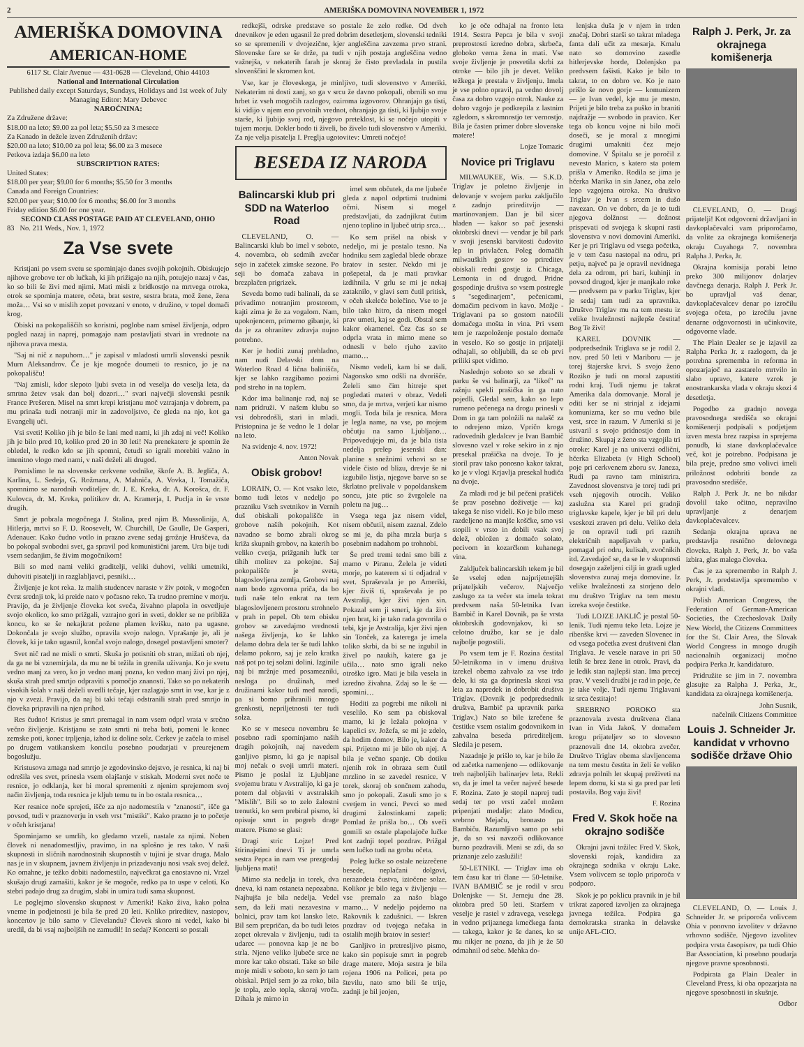2 AMERIŠKA DOMOVINA NOVEMBER 1, 1972
AMERIŠKA DOMOVINA
AMERICAN-HOME
6117 St. Clair Avenue — 431-0628 — Cleveland, Ohio 44103
National and International Circulation
Published daily except Saturdays, Sundays, Holidays and 1st week of July
Managing Editor: Mary Debevec
NAROČNINA:
Za Združene države:
$18.00 na leto; $9.00 za pol leta; $5.50 za 3 mesece
Za Kanado in dežele izven Združenih držav:
$20.00 na leto; $10.00 za pol leta; $6.00 za 3 mesece
Petkova izdaja $6.00 na leto
SUBSCRIPTION RATES:
United States:
$18.00 per year; $9.00 for 6 months; $5.50 for 3 months
Canada and Foreign Countries:
$20.00 per year; $10.00 for 6 months; $6.00 for 3 months
Friday edition $6.00 for one year.
SECOND CLASS POSTAGE PAID AT CLEVELAND, OHIO
83 No. 211 Weds., Nov. 1, 1972
Za Vse svete
Kristjani po vsem svetu se spominjajo danes svojih pokojnih. Obiskujejo njihove grobove ter ob lučkah, ki jih prižigajo na njih, potujejo nazaj v čas, ko so bili še živi med njimi. Mati misli z bridkostjo na mrtvega otroka, otrok se spominja matere, očeta, brat sestre, sestra brata, mož žene, žena moža… Vsi so v mislih zopet povezani v enoto, v družino, v topel domači krog.
Obiski na pokopališčih so koristni, poglobe nam smisel življenja, odpro pogled nazaj in naprej, pomagajo nam postavljati stvari in vrednote na njihova prava mesta.
"Saj ni nič z napuhom…" je zapisal v mladosti umrli slovenski pesnik Murn Aleksandrov. Če je kje mogoče doumeti to resnico, jo je na pokopališču!
"Naj zmisli, kdor slepoto ljubi sveta in od veselja do veselja leta, da smrtna žetev vsak dan bolj dozori…" svari največji slovenski pesnik France Prešeren. Misel na smrt krepi kristjanu moč vztrajanja v dobrem, pa mu prinaša tudi notranji mir in zadovoljstvo, če gleda na njo, kot ga Evangelij uči.
Vsi sveti! Koliko jih je bilo še lani med nami, ki jih zdaj ni več! Koliko jih je bilo pred 10, koliko pred 20 in 30 leti! Na prenekatere je spomin že obledel, le redko kdo se jih spomni, četudi so igrali morebiti važno in imenitno vlogo med nami, v naši deželi ali drugod.
Pomislimo le na slovenske cerkvene vodnike, škofe A. B. Jegliča, A. Karlina, L. Sedeja, G. Rožmana, A. Mahniča, A. Vovka, I. Tomažiča, spomnimo se narodnih voditeljev dr. J. E. Kreka, dr. A. Korošca, dr. F. Kulovca, dr. M. Kreka, politikov dr. A. Kramerja, I. Puclja in še vrste drugih.
Smrt je pobrala mogočnega J. Stalina, pred njim B. Mussolinija, A. Hitlerja, mrtvi so F. D. Roosevelt, W. Churchill, De Gaulle, De Gasperi, Adenauer. Kako čudno votlo in prazno zvene sedaj grožnje Hruščeva, da bo pokopal svobodni svet, ga spravil pod komunistični jarem. Ura bije tudi vsem sedanjim, še živim mogočnikom!
Bili so med nami veliki graditelji, veliki duhovi, veliki umetniki, duhoviti pisatelji in razglabljavci, pesniki…
Življenje je kot reka. Iz malih studencev naraste v živ potok, v mogočen čvrst srednji tok, ki preide nato v počasno reko. Ta trudno premine v morju. Pravijo, da je življenje človeka kot sveča, živahno plapola in osvetljuje svojo okolico, ko smo prižgali, vztrajno gori in sveti, dokler se ne približa koncu, ko se še nekajkrat požene plamen kvišku, nato pa ugasne. Dokončala je svojo službo, opravila svojo nalogo. Vprašanje je, ali je človek, ki je tako ugasnil, končal svojo nalogo, dosegel postavljeni smoter?
Svet nič rad ne misli o smrti. Skuša jo potisniti ob stran, mižati ob njej, da ga ne bi vznemirjala, da mu ne bi težila in grenila uživanja. Ko je svetu vedno manj za vero, ko jo vedno manj pozna, ko vedno manj živi po njej, skuša strah pred smrtjo odpraviti s pomočjo znanosti. Tako so po nekaterih visokih šolah v naši deželi uvedli tečaje, kjer razlagajo smrt in vse, kar je z njo v zvezi. Pravijo, da naj bi taki tečaji odstranili strah pred smrtjo in človeka pripravili na njen prihod.
Res čudno! Kristus je smrt premagal in nam vsem odprl vrata v srečno večno življenje. Kristjanu se zato smrti ni treba bati, pomeni le konec zemske poti, konec trpljenja, izhod iz doline solz. Cerkev je začela to misel po drugem vatikanskem koncilu posebno poudarjati v preurejenem bogoslužju.
Kristusova zmaga nad smrtjo je zgodovinsko dejstvo, je resnica, ki naj bi odrešila ves svet, prinesla vsem olajšanje v stiskah. Moderni svet noče te resnice, jo odklanja, ker bi moral spremeniti z njenim sprejemom svoj način življenja, toda resnica je kljub temu tu in bo ostala resnica…
Ker resnice noče sprejeti, išče za njo nadomestila v "znanosti", išče ga povsod, tudi v praznoverju in vseh vrst "mistiki". Kako prazno je to početje v očeh kristjana!
Spominjamo se umrlih, ko gledamo vrzeli, nastale za njimi. Noben človek ni nenadomestljiv, pravimo, in na splošno je res tako. V naši skupnosti in sličnih narodnostnih skupnostih v tujini je stvar druga. Malo nas je in v skupnem, javnem življenju in prizadevanju nosi vsak svoj delež. Ko omahne, je težko dobiti nadomestilo, največkrat ga enostavno ni. Vrzel skušajo drugi zamašiti, kakor je še mogoče, redko pa to uspe v celoti. Ko stebri padajo drug za drugim, slabi in umira tudi sama skupnost.
Le poglejmo slovensko skupnost v Ameriki! Kako živa, kako polna vneme in podjetnosti je bila še pred 20 leti. Koliko prireditev, nastopov, koncertov je bilo samo v Clevelandu? Človek skoro ni vedel, kako bi uredil, da bi vsaj najboljših ne zamudil! In sedaj? Koncerti so postali
redkejši, odrske predstave so postale že zelo redke. Od dveh dnevnikov je eden ugasnil že pred dobrim desetletjem, slovenski tedniki so se spremenili v dvojezične, kjer angleščina zavzema prvo strani. Slovenske fare se še drže, pa tudi v njih postaja angleščina vedno važnejša, v nekaterih farah je skoraj že čisto prevladala in pustila slovenščini le skromen kot.
Vse, kar je človeskega, je minljivo, tudi slovenstvo v Ameriki. Nekaterim ni dosti zanj, so ga v srcu že davno pokopali, obrnili so mu hrbet iz vseh mogočih razlogov, oziroma izgovorov. Ohranjajo ga tisti, ki vidijo v njem eno prvotnih vrednot, ohranjajo ga tisti, ki ljubijo svoje starše, ki ljubijo svoj rod, njegovo preteklost, ki se nočejo utopiti v tujem morju. Dokler bodo ti živeli, bo živelo tudi slovenstvo v Ameriki. Za nje velja pisatelja I. Preglja ugotovitev: Umreti nočejo!
BESEDA IZ NARODA
Balincarski klub pri SDD na Waterloo Road
CLEVELAND, O. — Balincarski klub bo imel v soboto, 4. novembra, ob sedmih zvečer sejo in začetek zimske sezone. Po seji bo domača zabava in brezplačen prigrizek.
Seveda bomo tudi balinali, da se privadimo notranjim prostorom, kajti zima je že za vogalom. Nam, upokojencem, primerno gibanje, ki da je za ohranitev zdravja nujno potrebno.
Ker je hoditi zunaj prehladno, nam nudi Delavski dom na Waterloo Road 4 lična balinišča, kjer se lahko razgibamo pozimi pod streho in na toplem.
Kdor ima balinanje rad, naj se nam pridruži. V našem klubu so vsi dobrodošli, stari in mladi. Pristopnina je še vedno le 1 dolar na leto.
Na svidenje 4. nov. 1972!
Anton Novak
Obisk grobov!
LORAIN, O. — Kot vsako leto, bomo tudi letos v nedeljo po prazniku Vseh svetnikov in Vernih duš obiskali pokopališče in grobove naših pokojnih. Kot navadno se bomo zbrali okrog križa skupnih grobov, na katerih bo veliko cvetja, prižganih lučk ter tihih molitev za pokojne. Saj pokopališče je sveta, blagoslovljena zemlja. Grobovi naj nam bodo zgovorna priča, da bo tudi naše telo enkrat na tem blagoslovljenem prostoru strohnelo v prah in pepel. Ob tem obisku grobov se zavedajmo vrednosti našega življenja, ko še lahko delamo dobra dela ter še tudi lahko delamo pokoro, saj je zelo kratka naš pot po tej solzni dolini. Izginile naj bi mržnje med posamezniki, nesloga po družinah, med družinami kakor tudi med narodi, pa si bomo prihranili mnogo grenkosti, nepriljetnosti ter tudi solza.
Ko se v mesecu novembru še posebno radi spominjamo naših dragih pokojnih, naj navedem ganljivo pismo, ki ga je napisal moj nečak o svoji umrli materi. Pismo je poslal iz Ljubljane svojemu bratu v Avstralijo, ki ga je potem dal objaviti v avstralskih "Mislih". Bili so to zelo žalostni trenutki, ko sem prebiral pismo, ki opisuje smrt in pogreb drage matere. Pismo se glasi:
Dragi stric Lojze! Pred štirinajstimi dnevi Ti je umrla sestra Pepca in nam vse prezgodaj ljubljena mati!
Mimo sta nedelja in torek, dva dneva, ki nam ostaneta nepozabna. Najhujša je bila nedelja. Vedel sem, da leži mati nezavestna v bolnici, prav tam kot lansko leto. Bil sem prepričan, da bo tudi letos zopet okrevala v življenju, tudi ta udarec — ponovna kap je ne bo strla. Njeno veliko ljubeče srce ne more kar tako obstati. Take so bile moje misli v soboto, ko sem jo tam obiskal. Prijel sem jo za roko, bila je topla, zelo topla, skoraj vroča. Dihala je mirno in
imel sem občutek, da me ljubeče gleda z napol odprtimi trudnimi očmi. Nisem si mogel predstavljati, da zadnjikrat čutim njeno toplino in ljubeč utrip srca…
Ko sem prišel na obisk v nedeljo, mi je postalo tesno. Na hodniku sem zagledal blede obraze bratov in sester. Nekdo mi je pošepetal, da je mati pravkar izdihnila. V grlu se mi je nekaj zataknilo, v glavi sem čutil pritisk, v očeh skeleče bolečino. Vse to je bilo tako hitro, da nisem mogel prav umeti, kaj se godi. Obstal sem kakor okamenel. Čez čas so se odprla vrata in mimo mene so odnesli v belo rjuho zavito mamo…
Nismo vedeli, kam bi se dali. Nagonsko smo odšli na dvorišče. Želeli smo čim hitreje spet pogledati materi v obraz. Vedeli smo, da je mrtva, verjeti kar nismo mogli. Toda bila je resnica. Mora je legla name, na vse, po mojem občutju na samo Ljubljano… Pripovedujejo mi, da je bila tista nedelja prelep jesenski dan: planine s snežnimi vrhovi so se videle čisto od blizu, drevje še ni izgubilo listja, njegove barve so se škrlatno prelivale v popoldanskem soncu, jate ptic so žvrgolele na poletu na jug…
Vsega tega jaz nisem videl, nisem občutil, nisem zaznal. Zdelo se mi je, da piha mrzla burja s posebnim nadahom po trohnobi.
Še pred tremi tedni smo bili z mamo v Piranu. Želela je videti morje, po katerem si ti odjadral v svet. Spraševala je po Ameriki, kjer živiš ti, spraševala je po Avstraliji, kjer živi njen sin. Pokazal sem ji smeri, kje da živi njen brat, ki je tako rada govorila o tebi, kje je Avstralija, kjer živi njen sin Tonček, za katerega je imela toliko skrbi, da bi se ne izgubil in živel po naukih, katere ga je učila… nato smo igrali neko otroško igro. Mati je bila vesela in izredno živahna. Zdaj so le še — spomini…
Hoditi za pogrebi me nikoli ni veselilo. Ko sem pa obiskoval mamo, ki je ležala pokojna v kapelici sv. Jožefa, se mi je zdelo, da hodim domov. Bilo je, kakor da spi. Prijetno mi je bilo ob njej. A bila je večno spanje. Ob dotiku njenih rok in obraza sem čutil mrzlino in se zavedel resnice. V torek, skoraj ob sončnem zahodu, smo jo pokopali. Zasuli smo jo s cvetjem in venci. Pevci so med drugimi žalostinkami zapeli: Pomlad že prišla bo… Ob sveči gomili so ostale plapolajoče lučke kot zadnji topel pozdrav. Prižgal sem lučko tudi na grobu očeta.
Poleg lučke so ostale neizrečene besede, neplačani dolgovi, nerazodeta čustva, iztočene solze. Kolikor je bilo tega v življenju — vse premalo za našo blago mamo… V nedeljo pojdemo na Rakovnik k zadušnici. — Iskren pozdrav od tvojega nečaka in ostalih mojih bratov in sester!
Ganljivo in pretresljivo pismo, kako sin popisuje smrt in pogreb drage matere. Moja sestra je bila rojena 1906 na Policei, peta po številu, nato smo bili še trije, zadnji je bil jeojen,
ko je oče odhajal na fronto leta 1914. Sestra Pepca je bila v svoji preprostosti izredno dobra, skrbeča, globoko verna žena in mati. Vse svoje življenje je posvetila skrbi za otroke — bilo jih je devet. Veliko težkega je prestala v življenju. Imela je vse polno opravil, pa vedno dovolj časa za dobro vzgojo otrok. Nauke za dobro vzgojo je podkrepila z lastnim zgledom, s skromnostjo ter vernostjo. Bila je časten primer dobre slovenske matere!
Lojze Tomazic
Novice pri Triglavu
MILWAUKEE, Wis. — S.K.D. Triglav je poletno življenje in delovanje v svojem parku zaključilo z zadnjo prireditvijo — martinovanjem. Dan je bil sicer hladen — kakor so pač jesenski oktobrski dnevi — vendar je bil park v svoji jesenski barvitosti čudovito lep in privlačen. Poleg domačih milwauških gostov so prireditev obiskali redni gostje iz Chicaga, Lemonta in od drugod. Pridne gospodinje društva so vsem postregle s "segedinarjem", pečenicami, domačim pecivom in kavo. Možje - Triglavani pa so gostom natočili domačega mošta in vina. Pri vsem tem je razpoloženje postalo domače in veselo. Ko so gostje in prijatelji odhajali, so obljubili, da se ob prvi priliki spet vidimo.
Naslednjo soboto so se zbrali v parku še vsi balinarji, za "likof" na ražnju spekli prašička in ga nato pojedli. Gledal sem, kako so lepo rumeno pečenega na drogu prinesli v Dom in ga tam položili na nalašč za to odrejeno mizo. Vpričo kroga radovednih gledalcev je Ivan Bambič slovesno vzel v roke sekiro in z njo presekal prašička na dvoje. To je storil prav tako ponosno kakor takrat, ko je v vlogi Krjavlja presekal hudiča na dvoje.
Za mladi rod je bil pečeni prašiček še prav posebno doživetje — kaj takega še niso videli. Ko je bilo meso razdeljeno na manjše koščke, smo vsi stopili v vrsto in dobili vsak svoj delež, obložen z domačo solato, pecivom in kozarčkom kuhanega vina.
Zaključek balincarskih tekem je bil še vselej eden najprijetnejših prijateljskih večerov. Največjo zaslugo za ta večer sta imela tokrat predvsem naša 50-letnika Ivan Bambič in Karel Dovnik, pa še vrsta oktobrskih godovnjakov, ki so celotno družbo, kar se je dalo najbolje pogostili.
Po vsem tem je F. Rozina čestital 50-letnikoma in v imenu društva izrekel obema zahvalo za vse trdo delo, ki sta ga doprinesla skozi vsa leta za napredek in dobrobit društva Triglav. (Dovnik je podpredsednik društva, Bambič pa upravnik parka Triglav.) Nato so bile izrečene še čestitke vsem ostalim godovnikom in zahvalna beseda prirediteljem. Sledila je pesem.
Nazadnje je prišlo to, kar je bilo že od začetka namenjeno — odlikovanje treh najboljših balinarjev leta. Rekli so, da je imel ta večer največ besede F. Rozina. Zato je stopil naprej tudi sedaj ter po vrsti začel možem pripenjati medalje: zlato Modicu, srebrno Mejaču, bronasto pa Bambiču. Razumljivo samo po sebi je, da so vsi navzoči odlikovance burno pozdravili. Meni se zdi, da so priznanje zelo zaslužili!
50-LETNIKI. — Triglav ima ob tem času kar tri člane — 50-letnike. IVAN BAMBIČ se je rodil v srcu Dolenjske — St. Jerneju dne 28. oktobra pred 50 leti. Staršem v veselje je rastel v zdravega, veselega in vedno prijaznega kmečkega fanta — takega, kakor je še danes, ko se mu nikjer ne pozna, da jih je že 50 odmahnil od sebe. Mehka do-
lenjska duša je v njem in trden značaj. Dobri starši so takrat mladega fanta dali učit za mesarja. Kmalu nato so domovino zasedle hitlerjevske horde, Dolenjsko pa predvsem fašisti. Kako je bilo to takrat, to on dobro ve. Ko je nato prišlo še novo gorje — komunizem — je Ivan vedel, kje mu je mesto. Prijeti je bilo treba za puško in braniti najdražje — svobodo in pravico. Ker tega ob koncu vojne ni bilo moči doseči, se je moral z mnogimi drugimi umakniti čez mejo domovine. V Špitalu se je poročil z nevesto Marico, s katero sta potem prišla v Ameriko. Rodila se jima je hčerka Marika in sin Janez, oba zelo lepo vzgojena otroka. Na društvo Triglav je Ivan s srcem in dušo navezan. On ve dobro, da je to tudi njegova dolžnost — dožnost prispevati od svojega k skupni rasti slovenstva v novi domovini Ameriki. Ker je pri Triglavu od vsega početka, je v tem času nastopal na odru, pri petju, največ pa je opravil nevidnega dela za odrom, pri bari, kuhinji in povsod drugod, kjer je manjkalo roke — predvsem pa v parku Triglav, kjer je sedaj tam tudi za upravnika. Društvo Triglav mu na tem mestu iz velike hvaležnosti najlepše čestita! Bog Te živi!
KAREL DOVNIK — podpredsednik Triglava se je rodil 2. nov. pred 50 leti v Mariboru — je torej štajerske krvi. S svojo ženo Roziko je tudi on moral zapustiti rodni kraj. Tudi njemu je takrat Amerika dala domovanje. Moral je oditi ker se ni strinjal z idejami komunizma, ker so mu vedno bile vest, srce in razum. V Ameriki si je ustvaril s svojo pridnostjo dom in družino. Skupaj z ženo sta vzgojila tri otroke: Karel je na univerzi odlični, hčerka Elizabeta (v High School) poje pri cerkvenem zboru sv. Janeza, Rudi pa ravno tam ministrira. Zavednost slovenstva je torej tudi pri vseh njegovih otrocih. Veliko zaslužna sta Karel pri gradnji triglavske kapele, kjer je bil pri delu vseskozi zraven pri delu. Veliko dela je on opravil tudi pri raznih električnih napeljavah v parku, pomagal pri odru, kulisah, zvočnikih itd. Zavedajoč se, da se le v skupnosti dosegajo zaželjeni cilji in gradi ugled slovenstva zunaj meja domovine. Iz velike hvaležnosti za storjeno delo mu društvo Triglav na tem mestu izreka svoje čestitke.
Tudi LOJZE JAKLIČ je postal 50-lenik. Tudi njemu teko leta. Lojze je ribenške krvi — zaveden Slovenec in od vsega početka zvest društveni član Triglava. Je vesele narave in pri 50 letih še brez žene in otrok. Pravi, da je ledik stan najlepši stan. Ima precej prav. V veseli družbi je rad in poje, če je take volje. Tudi njemu Triglavani iz srca čestitajo!
SREBRNO POROKO sta praznovala zvesta društvena člana Ivan in Vida Jakoš. V domačem krogu prijateljev so to slovesno praznovali dne 14. oktobra zvečer. Društvo Triglav obema slavljencema na tem mestu čestita in želi še veliko zdravja polnih let skupaj preživeti na lepem domu, ki sta si ga pred par leti postavila. Bog vaju živi!
F. Rozina
Fred V. Skok hoče na okrajno sodišče
Okrajni javni tožilec Fred V. Skok, slovenski rojak, kandidira za okrajnega sodnika v okraju Lake. Vsem volivcem se toplo priporoča v podporo.
Skok je po poklicu pravnik in je bil trikrat zapored izvoljen za okrajnega javnega tožilca. Podpira ga demokratska stranka in delavske unije AFL-CIO.
Ralph J. Perk, Jr. za okrajnega komišenerja
CLEVELAND, O. — Dragi prijatelji! Kot odgovorni državljani in davkoplačevalci vam priporočamo, da volite za okrajnega komišenerja okraju Cuyahoga 7. novembra Ralpha J. Perka, Jr.
Okrajna komisija porabi letno preko 300 milijonov dolarjev davčnega denarja. Ralph J. Perk Jr. bo upravljal vaš denar, davkoplačevalcev denar po izročilu svojega očeta, po izročilu javne denarne odgovornosti in učinkovite, odgovorne vlade.
The Plain Dealer se je izjavil za Ralpha Perka Jr. z razlogom, da je potrebna sprememba in reforma in opozarjajoč na zastarelo mrtvilo in slabo upravo, katere vzrok je enostrankarska vlada v okraju skozi 4 desetletja.
Pogodbo za gradnjo novega pravosodnega središča so okrajni komišenerji podpisali s podjetjem izven mesta brez razpisa in sprejema ponudb, ki stane davkoplačevalce več, kot je potrebno. Podpisana je bila preje, predno smo volivci imeli priložnost odobriti bonde za pravosodno središče.
Ralph J. Perk Jr. ne bo nikdar dovolil tako očitno, nepravilno upravljanje z denarjem davkoplačevalcev.
Sedanja okrajna uprava ne predstavlja resnično delovnega človeka. Ralph J. Perk, Jr. bo vaša izbira, glas malega človeka.
Čas je za spremembo in Ralph J. Perk, Jr. predstavlja spremembo v okrajni vladi.
Polish American Congress, the Federation of German-American Societies, the Czechoslovak Daily New World, the Citizens Committees for the St. Clair Area, the Slovak World Congress in mnogo drugih nacionalnih organizacij močno podpira Perka Jr. kandidaturo.
Pridružite se jim in 7. novembra glasujte za Ralpha J. Perka, Jr., kandidata za okrajnega komišenerja.
John Susnik,
načelnik Citizens Committee
Louis J. Schneider Jr. kandidat v vrhovno sodišče države Ohio
CLEVELAND, O. — Louis J. Schneider Jr. se priporoča volivcem Ohia v ponovno izvolitev v državno vrhovno sodišče. Njegovo izvolitev podpira vrsta časopisov, pa tudi Ohio Bar Association, ki posebno poudarja njegove pravne sposobnosti.
Podpirata ga Plain Dealer in Cleveland Press, ki oba opozarjata na njegove sposobnosti in skušnje.
Odbor